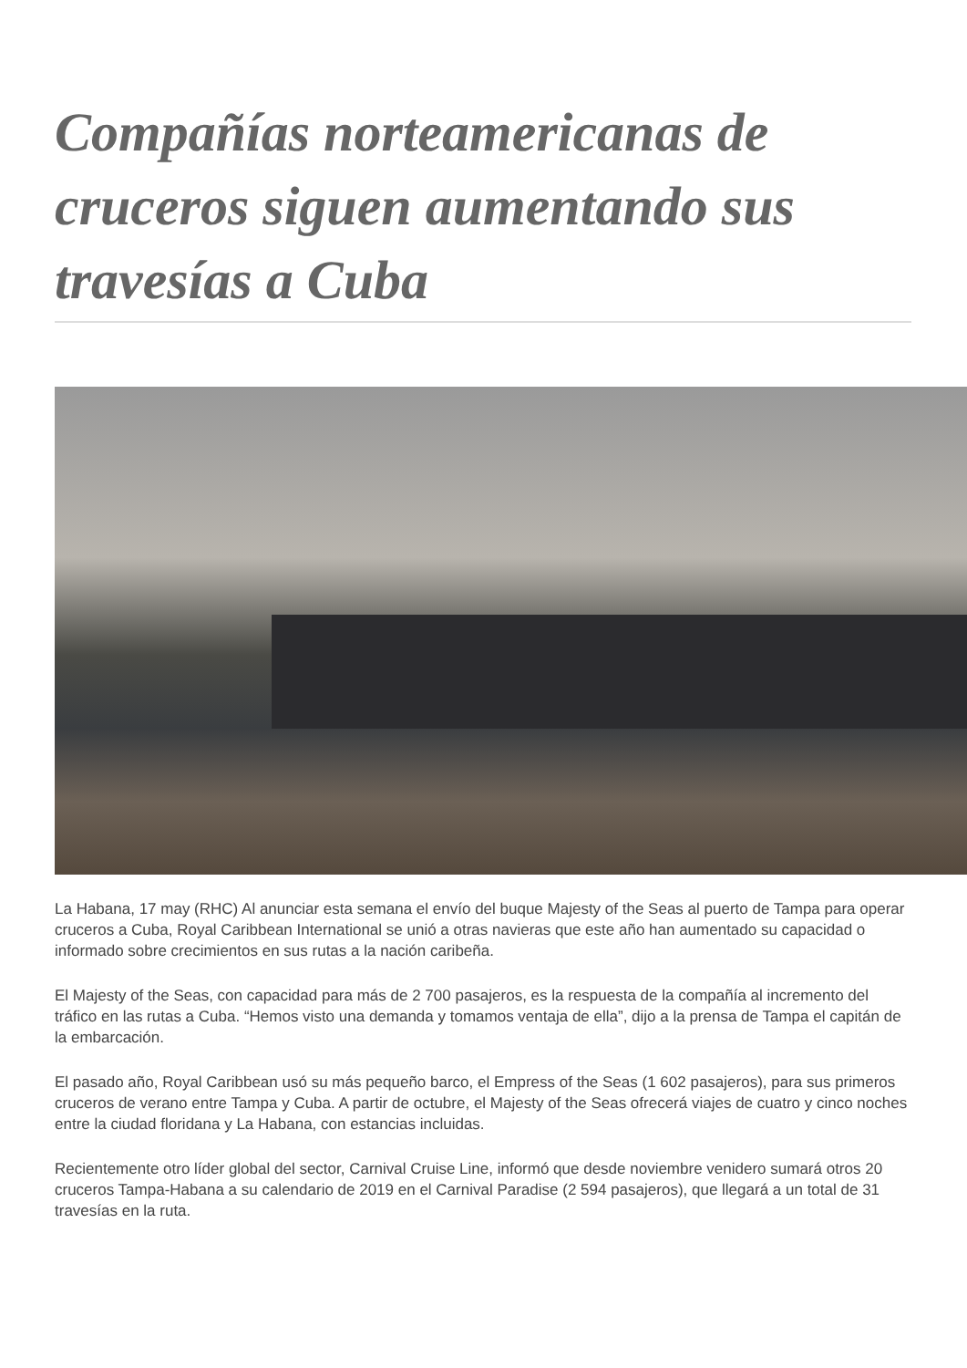Compañías norteamericanas de cruceros siguen aumentando sus travesías a Cuba
La Habana, 17 may (RHC) Al anunciar esta semana el envío del buque Majesty of the Seas al puerto de Tampa para operar cruceros a Cuba, Royal Caribbean International se unió a otras navieras que este año han aumentado su capacidad o informado sobre crecimientos en sus rutas a la nación caribeña.
El Majesty of the Seas, con capacidad para más de 2 700 pasajeros, es la respuesta de la compañía al incremento del tráfico en las rutas a Cuba. “Hemos visto una demanda y tomamos ventaja de ella”, dijo a la prensa de Tampa el capitán de la embarcación.
El pasado año, Royal Caribbean usó su más pequeño barco, el Empress of the Seas (1 602 pasajeros), para sus primeros cruceros de verano entre Tampa y Cuba. A partir de octubre, el Majesty of the Seas ofrecerá viajes de cuatro y cinco noches entre la ciudad floridana y La Habana, con estancias incluidas.
Recientemente otro líder global del sector, Carnival Cruise Line, informó que desde noviembre venidero sumará otros 20 cruceros Tampa-Habana a su calendario de 2019 en el Carnival Paradise (2 594 pasajeros), que llegará a un total de 31 travesías en la ruta.